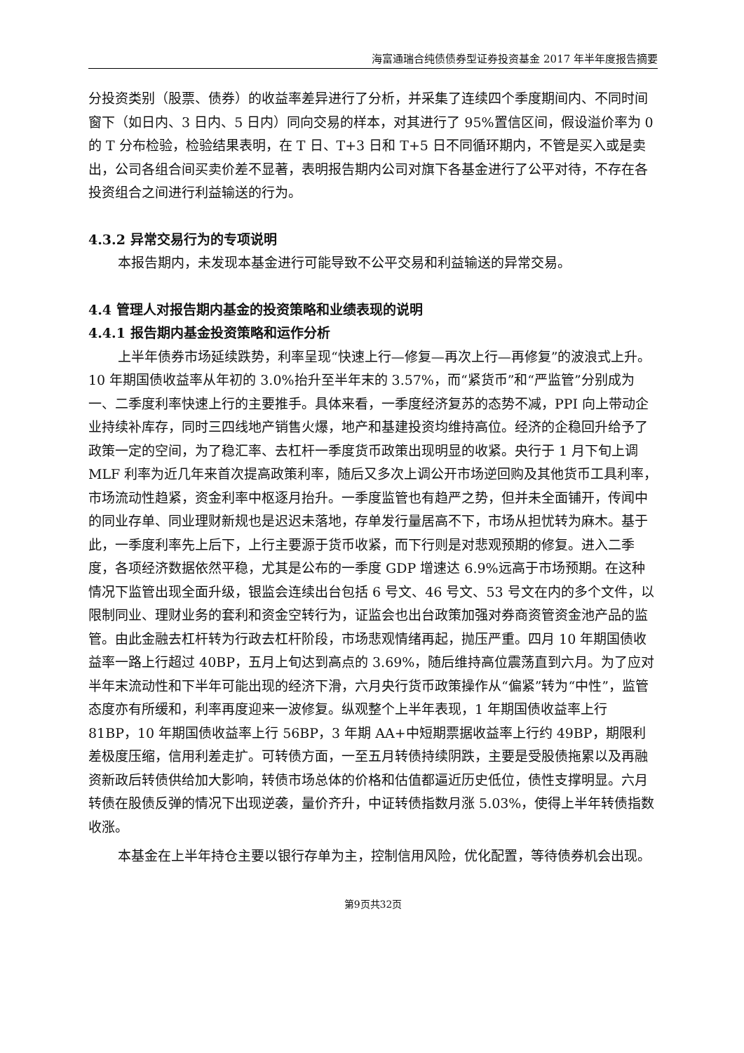海富通瑞合纯债债券型证券投资基金 2017 年半年度报告摘要
分投资类别（股票、债券）的收益率差异进行了分析，并采集了连续四个季度期间内、不同时间窗下（如日内、3 日内、5 日内）同向交易的样本，对其进行了 95%置信区间，假设溢价率为 0 的 T 分布检验，检验结果表明，在 T 日、T+3 日和 T+5 日不同循环期内，不管是买入或是卖出，公司各组合间买卖价差不显著，表明报告期内公司对旗下各基金进行了公平对待，不存在各投资组合之间进行利益输送的行为。
4.3.2 异常交易行为的专项说明
本报告期内，未发现本基金进行可能导致不公平交易和利益输送的异常交易。
4.4 管理人对报告期内基金的投资策略和业绩表现的说明
4.4.1 报告期内基金投资策略和运作分析
上半年债券市场延续跌势，利率呈现“快速上行—修复—再次上行—再修复”的波浪式上升。10 年期国债收益率从年初的 3.0%抬升至半年末的 3.57%，而“紧货币”和“严监管”分别成为一、二季度利率快速上行的主要推手。具体来看，一季度经济复苏的态势不减，PPI 向上带动企业持续补库存，同时三四线地产销售火爆，地产和基建投资均维持高位。经济的企稳回升给予了政策一定的空间，为了稳汇率、去杠杆一季度货币政策出现明显的收紧。央行于 1 月下旬上调 MLF 利率为近几年来首次提高政策利率，随后又多次上调公开市场逆回购及其他货币工具利率，市场流动性趋紧，资金利率中枢逐月抬升。一季度监管也有趋严之势，但并未全面铺开，传闻中的同业存单、同业理财新规也是迟迟未落地，存单发行量居高不下，市场从担忧转为麻木。基于此，一季度利率先上后下，上行主要源于货币收紧，而下行则是对悲观预期的修复。进入二季度，各项经济数据依然平稳，尤其是公布的一季度 GDP 增速达 6.9%远高于市场预期。在这种情况下监管出现全面升级，银监会连续出台包括 6 号文、46 号文、53 号文在内的多个文件，以限制同业、理财业务的套利和资金空转行为，证监会也出台政策加强对券商资管资金池产品的监管。由此金融去杠杆转为行政去杠杆阶段，市场悲观情绪再起，抛压严重。四月 10 年期国债收益率一路上行超过 40BP，五月上旬达到高点的 3.69%，随后维持高位震荡直到六月。为了应对半年末流动性和下半年可能出现的经济下滑，六月央行货币政策操作从“偏紧”转为“中性”，监管态度亦有所缓和，利率再度迎来一波修复。纵观整个上半年表现，1 年期国债收益率上行 81BP，10 年期国债收益率上行 56BP，3 年期 AA+中短期票据收益率上行约 49BP，期限利差极度压缩，信用利差走扩。可转债方面，一至五月转债持续阴跌，主要是受股债拖累以及再融资新政后转债供给加大影响，转债市场总体的价格和估值都逼近历史低位，债性支撑明显。六月转债在股债反弹的情况下出现逆袭，量价齐升，中证转债指数月涨 5.03%，使得上半年转债指数收涨。
本基金在上半年持仓主要以银行存单为主，控制信用风险，优化配置，等待债券机会出现。
第9页共32页